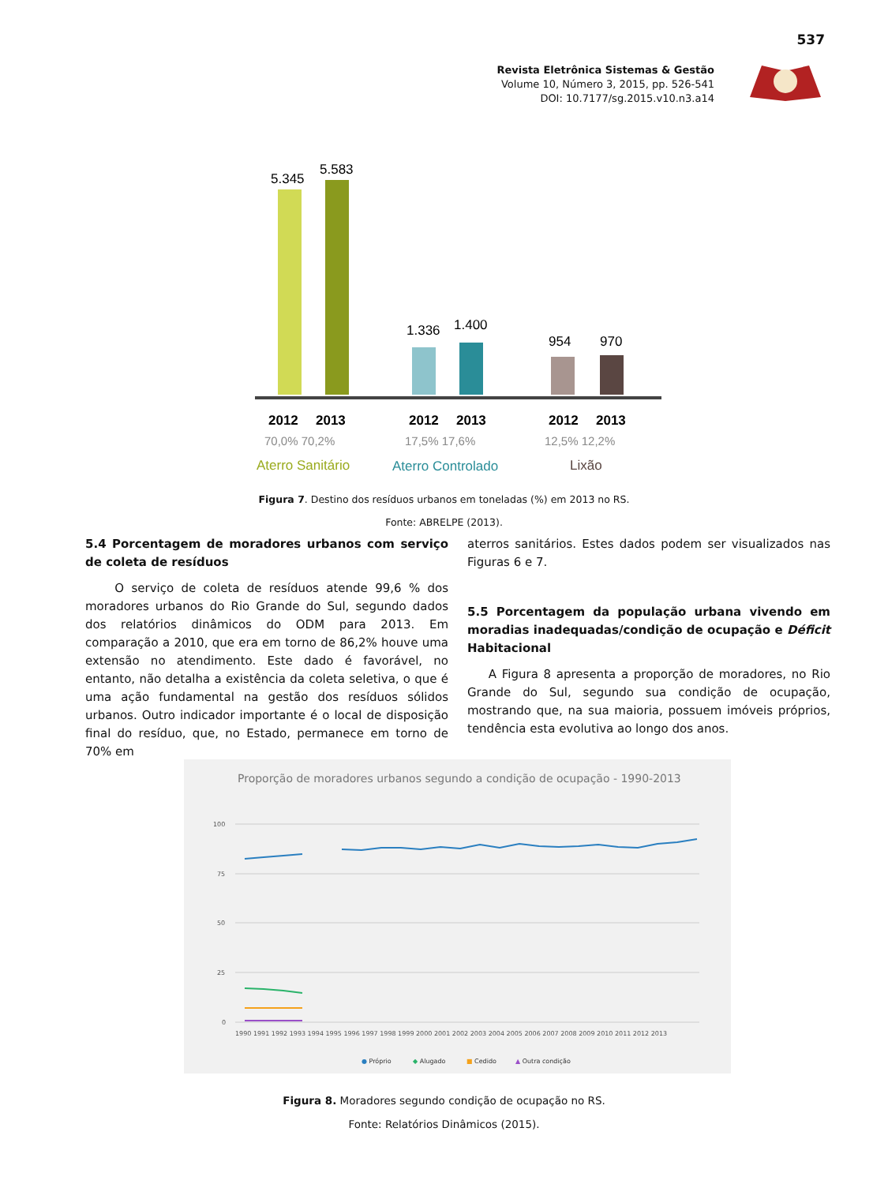537
Revista Eletrônica Sistemas & Gestão
Volume 10, Número 3, 2015, pp. 526-541
DOI: 10.7177/sg.2015.v10.n3.a14
5.345
5.583
1.336
1.400
954
970
2012
2013
2012
2013
2012
2013
70,0% 70,2%
17,5% 17,6%
12,5% 12,2%
Aterro Sanitário
Aterro Controlado
Lixão
Figura 7. Destino dos resíduos urbanos em toneladas (%) em 2013 no RS.
Fonte: ABRELPE (2013).
5.4 Porcentagem de moradores urbanos com serviço de coleta de resíduos
O serviço de coleta de resíduos atende 99,6 % dos moradores urbanos do Rio Grande do Sul, segundo dados dos relatórios dinâmicos do ODM para 2013. Em comparação a 2010, que era em torno de 86,2% houve uma extensão no atendimento. Este dado é favorável, no entanto, não detalha a existência da coleta seletiva, o que é uma ação fundamental na gestão dos resíduos sólidos urbanos. Outro indicador importante é o local de disposição final do resíduo, que, no Estado, permanece em torno de 70% em
aterros sanitários. Estes dados podem ser visualizados nas Figuras 6 e 7.
5.5 Porcentagem da população urbana vivendo em moradias inadequadas/condição de ocupação e Déficit Habitacional
A Figura 8 apresenta a proporção de moradores, no Rio Grande do Sul, segundo sua condição de ocupação, mostrando que, na sua maioria, possuem imóveis próprios, tendência esta evolutiva ao longo dos anos.
Proporção de moradores urbanos segundo a condição de ocupação - 1990-2013
100
75
50
25
0
1990 1991 1992 1993 1994 1995 1996 1997 1998 1999 2000 2001 2002 2003 2004 2005 2006 2007 2008 2009 2010 2011 2012 2013
● Próprio
◆ Alugado
■ Cedido
▲ Outra condição
Figura 8. Moradores segundo condição de ocupação no RS.
Fonte: Relatórios Dinâmicos (2015).